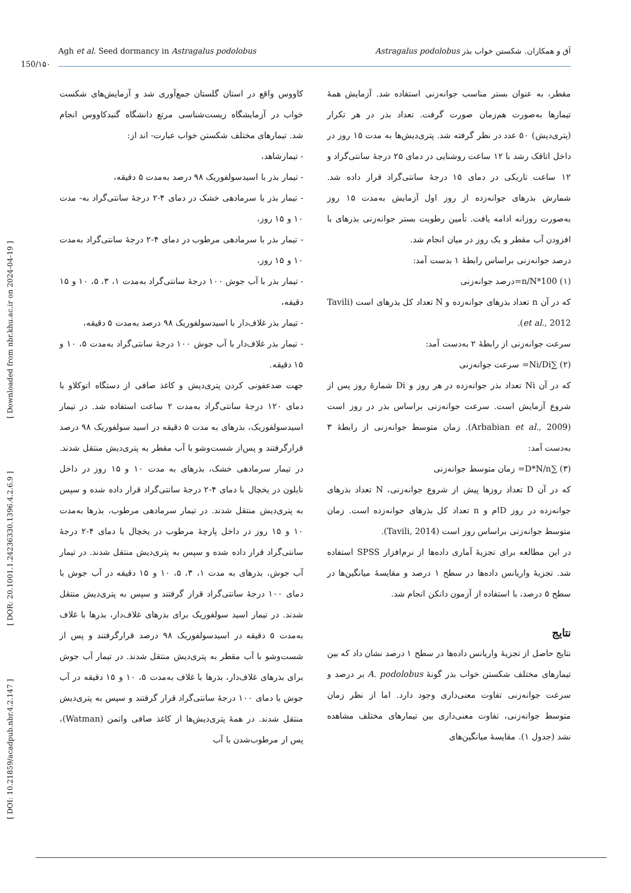Agh et al. Seed dormancy in Astragalus podolobus آق و همکاران. شکستن خواب بذر Astragalus podolobus
150/۱۵۰
[ DOI: 10.21859/acadpub.nbr.4.2.147 ] [ DOR: 20.1001.1.24236330.1396.4.2.6.9 ] [ Downloaded from nbr.khu.ac.ir on 2024-04-19 ]
کاووس واقع در استان گلستان جمع‌آوری شد و آزمایش‌های شکست خواب در آزمایشگاه زیست‌شناسی مرتع دانشگاه گنبدکاووس انجام شد. تیمارهای مختلف شکستن خواب عبارت- اند از:
- تیمارشاهد،
- تیمار بذر با اسیدسولفوریک ۹۸ درصد به‌مدت ۵ دقیقه،
- تیمار بذر با سرمادهی خشک در دمای ۴-۲ درجهٔ سانتی‌گراد به- مدت ۱۰ و ۱۵ روز،
- تیمار بذر با سرمادهی مرطوب در دمای ۴-۲ درجهٔ سانتی‌گراد به‌مدت ۱۰ و ۱۵ روز،
- تیمار بذر با آب جوش ۱۰۰ درجهٔ سانتی‌گراد به‌مدت ۱، ۳، ۵، ۱۰ و ۱۵ دقیقه،
- تیمار بذر غلاف‌دار با اسیدسولفوریک ۹۸ درصد به‌مدت ۵ دقیقه،
- تیمار بذر غلاف‌دار با آب جوش ۱۰۰ درجهٔ سانتی‌گراد به‌مدت ۵، ۱۰ و ۱۵ دقیقه.
جهت ضدعفونی کردن پتری‌دیش و کاغذ صافی از دستگاه اتوکلاو با دمای ۱۲۰ درجهٔ سانتی‌گراد به‌مدت ۲ ساعت استفاده شد. در تیمار اسیدسولفوریک، بذرهای به مدت ۵ دقیقه در اسید سولفوریک ۹۸ درصد قرارگرفتند و پس‌از شست‌وشو با آب مقطر به پتری‌دیش منتقل شدند. در تیمار سرمادهی خشک، بذرهای به مدت ۱۰ و ۱۵ روز در داخل نایلون در یخچال با دمای ۴-۲ درجهٔ سانتی‌گراد قرار داده شده و سپس به پتری‌دیش منتقل شدند. در تیمار سرمادهی مرطوب، بذرها به‌مدت ۱۰ و ۱۵ روز در داخل پارچهٔ مرطوب در یخچال با دمای ۴-۲ درجهٔ سانتی‌گراد قرار داده شده و سپس به پتری‌دیش منتقل شدند. در تیمار آب جوش، بذرهای به مدت ۱، ۳، ۵، ۱۰ و ۱۵ دقیقه در آب جوش با دمای ۱۰۰ درجهٔ سانتی‌گراد قرار گرفتند و سپس به پتری‌دیش منتقل شدند. در تیمار اسید سولفوریک برای بذرهای غلاف‌دار، بذرها با غلاف به‌مدت ۵ دقیقه در اسیدسولفوریک ۹۸ درصد قرارگرفتند و پس از شست‌وشو با آب مقطر به پتری‌دیش منتقل شدند. در تیمار آب جوش برای بذرهای غلاف‌دار، بذرها با غلاف به‌مدت ۵، ۱۰ و ۱۵ دقیقه در آب جوش با دمای ۱۰۰ درجهٔ سانتی‌گراد قرار گرفتند و سپس به پتری‌دیش منتقل شدند. در همهٔ پتری‌دیش‌ها از کاغذ صافی واتمن (Watman)، پس از مرطوب‌شدن با آب
مقطر، به عنوان بستر مناسب جوانه‌زنی استفاده شد. آزمایش همهٔ تیمارها به‌صورت هم‌زمان صورت گرفت. تعداد بذر در هر تکرار (پتری‌دیش) ۵۰ عدد در نظر گرفته شد. پتری‌دیش‌ها به مدت ۱۵ روز در داخل اتاقک رشد با ۱۲ ساعت روشنایی در دمای ۲۵ درجهٔ سانتی‌گراد و ۱۲ ساعت تاریکی در دمای ۱۵ درجهٔ سانتی‌گراد قرار داده شد. شمارش بذرهای جوانه‌زده از روز اول آزمایش به‌مدت ۱۵ روز به‌صورت روزانه ادامه یافت. تأمین رطوبت بستر جوانه‌زنی بذرهای با افزودن آب مقطر و یک روز در میان انجام شد.
درصد جوانه‌زنی براساس رابطهٔ ۱ بدست آمد:
(۱) n/N*100=درصد جوانه‌زنی
که در آن n تعداد بذرهای جوانه‌زده و N تعداد کل بذرهای است (Tavili et al., 2012).
سرعت جوانه‌زنی از رابطهٔ ۲ به‌دست آمد:
(۲) ∑Ni/Di= سرعت جوانه‌زنی
که در آن Ni تعداد بذر جوانه‌زده در هر روز و Di شمارهٔ روز پس از شروع آزمایش است. سرعت جوانه‌زنی براساس بذر در روز است (Arbabian et al., 2009). زمان متوسط جوانه‌زنی از رابطهٔ ۳ به‌دست آمد:
(۳) ∑D*N/n= زمان متوسط جوانه‌زنی
که در آن D تعداد روزها پیش از شروع جوانه‌زنی، N تعداد بذرهای جوانه‌زده در روز Dام و n تعداد کل بذرهای جوانه‌زده است. زمان متوسط جوانه‌زنی براساس روز است (Tavili, 2014).
در این مطالعه برای تجزیهٔ آماری داده‌ها از نرم‌افزار SPSS استفاده شد. تجزیهٔ واریانس داده‌ها در سطح ۱ درصد و مقایسهٔ میانگین‌ها در سطح ۵ درصد، با استفاده از آزمون دانکن انجام شد.
نتایج
نتایج حاصل از تجزیهٔ واریانس داده‌ها در سطح ۱ درصد نشان داد که بین تیمارهای مختلف شکستن خواب بذر گونهٔ A. podolobus بر درصد و سرعت جوانه‌زنی تفاوت معنی‌داری وجود دارد. اما از نظر زمان متوسط جوانه‌زنی، تفاوت معنی‌داری بین تیمارهای مختلف مشاهده نشد (جدول ۱). مقایسهٔ میانگین‌های